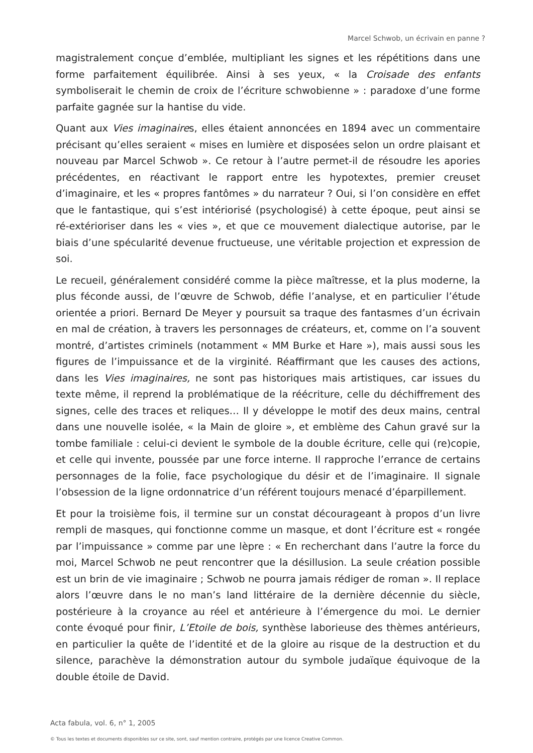Marcel Schwob, un écrivain en panne ?
magistralement conçue d’emblée, multipliant les signes et les répétitions dans une forme parfaitement équilibrée. Ainsi à ses yeux, « la Croisade des enfants symboliserait le chemin de croix de l’écriture schwobienne » : paradoxe d’une forme parfaite gagnée sur la hantise du vide.
Quant aux Vies imaginaires, elles étaient annoncées en 1894 avec un commentaire précisant qu’elles seraient « mises en lumière et disposées selon un ordre plaisant et nouveau par Marcel Schwob ». Ce retour à l’autre permet-il de résoudre les apories précédentes, en réactivant le rapport entre les hypotextes, premier creuset d’imaginaire, et les « propres fantômes » du narrateur ? Oui, si l’on considère en effet que le fantastique, qui s’est intériorisé (psychologisé) à cette époque, peut ainsi se ré-extérioriser dans les « vies », et que ce mouvement dialectique autorise, par le biais d’une spécularité devenue fructueuse, une véritable projection et expression de soi.
Le recueil, généralement considéré comme la pièce maîtresse, et la plus moderne, la plus féconde aussi, de l’œuvre de Schwob, défie l’analyse, et en particulier l’étude orientée a priori. Bernard De Meyer y poursuit sa traque des fantasmes d’un écrivain en mal de création, à travers les personnages de créateurs, et, comme on l’a souvent montré, d’artistes criminels (notamment « MM Burke et Hare »), mais aussi sous les figures de l’impuissance et de la virginité. Réaffirmant que les causes des actions, dans les Vies imaginaires, ne sont pas historiques mais artistiques, car issues du texte même, il reprend la problématique de la réécriture, celle du déchiffrement des signes, celle des traces et reliques… Il y développe le motif des deux mains, central dans une nouvelle isolée, « la Main de gloire », et emblème des Cahun gravé sur la tombe familiale : celui-ci devient le symbole de la double écriture, celle qui (re)copie, et celle qui invente, poussée par une force interne. Il rapproche l’errance de certains personnages de la folie, face psychologique du désir et de l’imaginaire. Il signale l’obsession de la ligne ordonnatrice d’un référent toujours menacé d’éparpillement.
Et pour la troisième fois, il termine sur un constat décourageant à propos d’un livre rempli de masques, qui fonctionne comme un masque, et dont l’écriture est « rongée par l’impuissance » comme par une lèpre : « En recherchant dans l’autre la force du moi, Marcel Schwob ne peut rencontrer que la désillusion. La seule création possible est un brin de vie imaginaire ; Schwob ne pourra jamais rédiger de roman ». Il replace alors l’œuvre dans le no man’s land littéraire de la dernière décennie du siècle, postérieure à la croyance au réel et antérieure à l’émergence du moi. Le dernier conte évoqué pour finir, L’Etoile de bois, synthèse laborieuse des thèmes antérieurs, en particulier la quête de l’identité et de la gloire au risque de la destruction et du silence, parachève la démonstration autour du symbole judaïque équivoque de la double étoile de David.
Acta fabula, vol. 6, n° 1, 2005
© Tous les textes et documents disponibles sur ce site, sont, sauf mention contraire, protégés par une licence Creative Common.